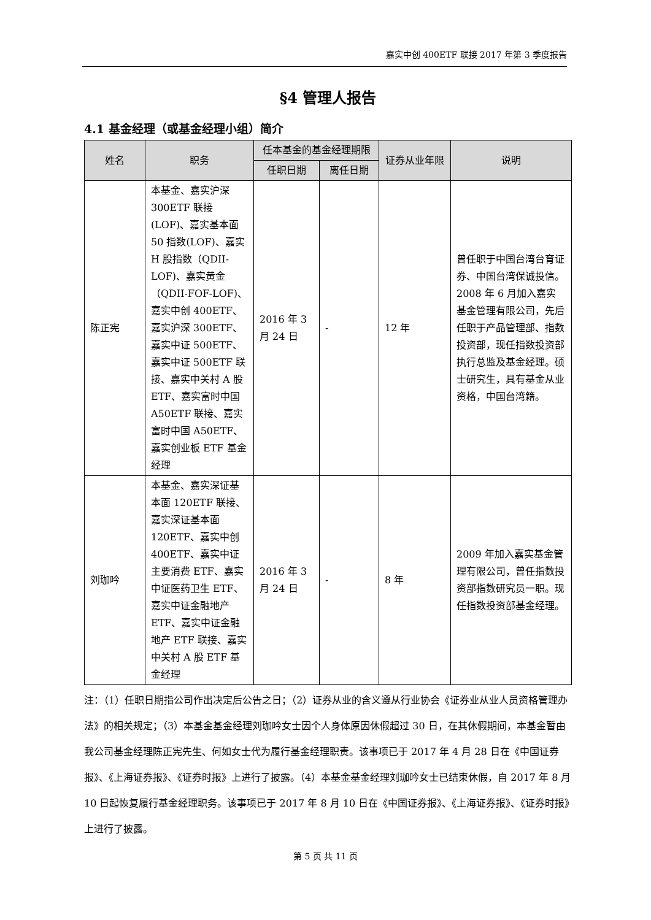嘉实中创 400ETF 联接 2017 年第 3 季度报告
§4 管理人报告
4.1 基金经理（或基金经理小组）简介
| 姓名 | 职务 | 任本基金的基金经理期限 | | 证券从业年限 | 说明 |
| --- | --- | --- | --- | --- | --- |
| | | 任职日期 | 离任日期 | | |
| 陈正宪 | 本基金、嘉实沪深300ETF 联接(LOF)、嘉实基本面 50 指数(LOF)、嘉实 H 股指数（QDII-LOF)、嘉实黄金（QDII-FOF-LOF)、嘉实中创 400ETF、嘉实沪深 300ETF、嘉实中证 500ETF、嘉实中证 500ETF 联接、嘉实中关村 A 股 ETF、嘉实富时中国 A50ETF 联接、嘉实富时中国 A50ETF、嘉实创业板 ETF 基金经理 | 2016 年 3 月 24 日 | - | 12 年 | 曾任职于中国台湾台育证券、中国台湾保诚投信。2008 年 6 月加入嘉实基金管理有限公司，先后任职于产品管理部、指数投资部，现任指数投资部执行总监及基金经理。硕士研究生，具有基金从业资格，中国台湾籍。 |
| 刘珈吟 | 本基金、嘉实深证基本面 120ETF 联接、嘉实深证基本面 120ETF、嘉实中创 400ETF、嘉实中证主要消费 ETF、嘉实中证医药卫生 ETF、嘉实中证金融地产 ETF、嘉实中证金融地产 ETF 联接、嘉实中关村 A 股 ETF 基金经理 | 2016 年 3 月 24 日 | - | 8 年 | 2009 年加入嘉实基金管理有限公司，曾任指数投资部指数研究员一职。现任指数投资部基金经理。 |
注：（1）任职日期指公司作出决定后公告之日；（2）证券从业的含义遵从行业协会《证券业从业人员资格管理办法》的相关规定；（3）本基金基金经理刘珈吟女士因个人身体原因休假超过 30 日，在其休假期间，本基金暂由我公司基金经理陈正宪先生、何如女士代为履行基金经理职责。该事项已于 2017 年 4 月 28 日在《中国证券报》、《上海证券报》、《证券时报》上进行了披露。（4）本基金基金经理刘珈吟女士已结束休假，自 2017 年 8 月 10 日起恢复履行基金经理职务。该事项已于 2017 年 8 月 10 日在《中国证券报》、《上海证券报》、《证券时报》上进行了披露。
第 5 页 共 11 页